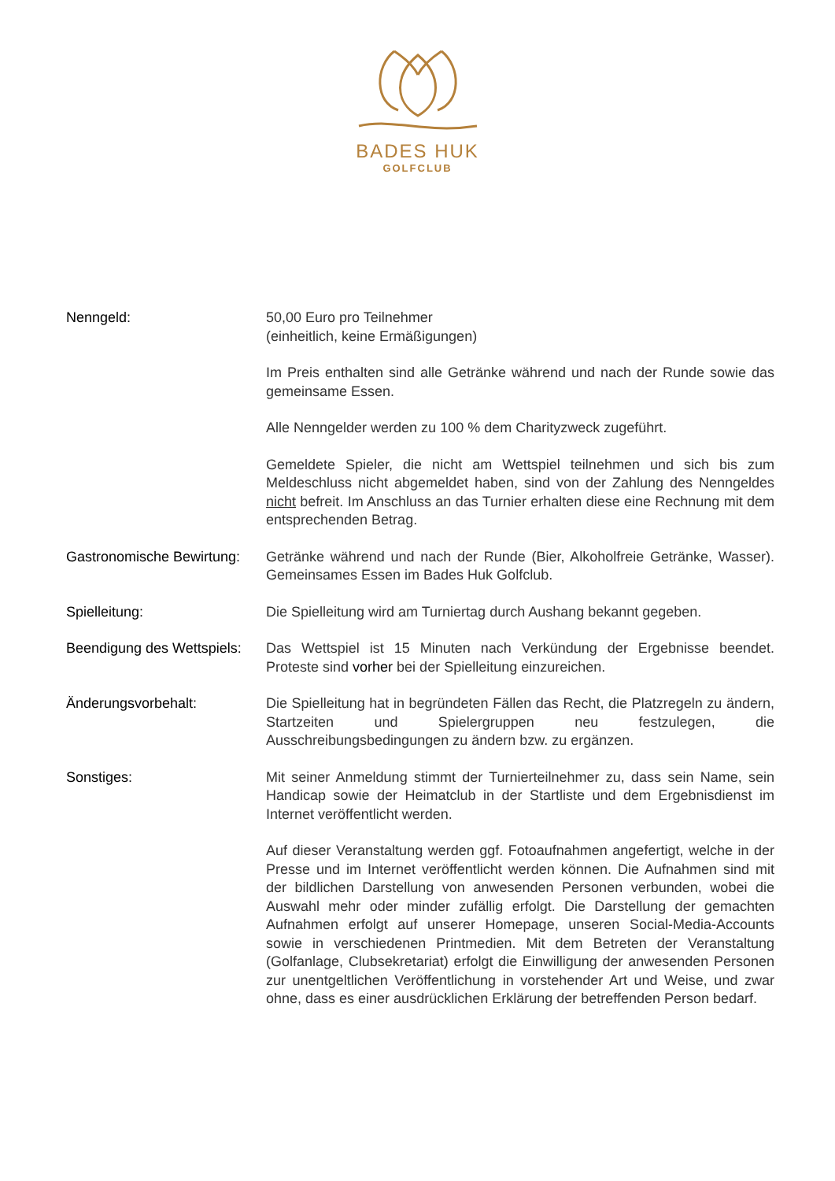BADES HUK
GOLFCLUB
Nenngeld: 50,00 Euro pro Teilnehmer
(einheitlich, keine Ermäßigungen)
Im Preis enthalten sind alle Getränke während und nach der Runde sowie das gemeinsame Essen.
Alle Nenngelder werden zu 100 % dem Charityzweck zugeführt.
Gemeldete Spieler, die nicht am Wettspiel teilnehmen und sich bis zum Meldeschluss nicht abgemeldet haben, sind von der Zahlung des Nenngeldes nicht befreit. Im Anschluss an das Turnier erhalten diese eine Rechnung mit dem entsprechenden Betrag.
Gastronomische Bewirtung:
Getränke während und nach der Runde (Bier, Alkoholfreie Getränke, Wasser). Gemeinsames Essen im Bades Huk Golfclub.
Spielleitung: Die Spielleitung wird am Turniertag durch Aushang bekannt gegeben.
Beendigung des Wettspiels:
Das Wettspiel ist 15 Minuten nach Verkündung der Ergebnisse beendet. Proteste sind vorher bei der Spielleitung einzureichen.
Änderungsvorbehalt: Die Spielleitung hat in begründeten Fällen das Recht, die Platzregeln zu ändern, Startzeiten und Spielergruppen neu festzulegen, die Ausschreibungsbedingungen zu ändern bzw. zu ergänzen.
Sonstiges: Mit seiner Anmeldung stimmt der Turnierteilnehmer zu, dass sein Name, sein Handicap sowie der Heimatclub in der Startliste und dem Ergebnisdienst im Internet veröffentlicht werden.
Auf dieser Veranstaltung werden ggf. Fotoaufnahmen angefertigt, welche in der Presse und im Internet veröffentlicht werden können. Die Aufnahmen sind mit der bildlichen Darstellung von anwesenden Personen verbunden, wobei die Auswahl mehr oder minder zufällig erfolgt. Die Darstellung der gemachten Aufnahmen erfolgt auf unserer Homepage, unseren Social-Media-Accounts sowie in verschiedenen Printmedien. Mit dem Betreten der Veranstaltung (Golfanlage, Clubsekretariat) erfolgt die Einwilligung der anwesenden Personen zur unentgeltlichen Veröffentlichung in vorstehender Art und Weise, und zwar ohne, dass es einer ausdrücklichen Erklärung der betreffenden Person bedarf.